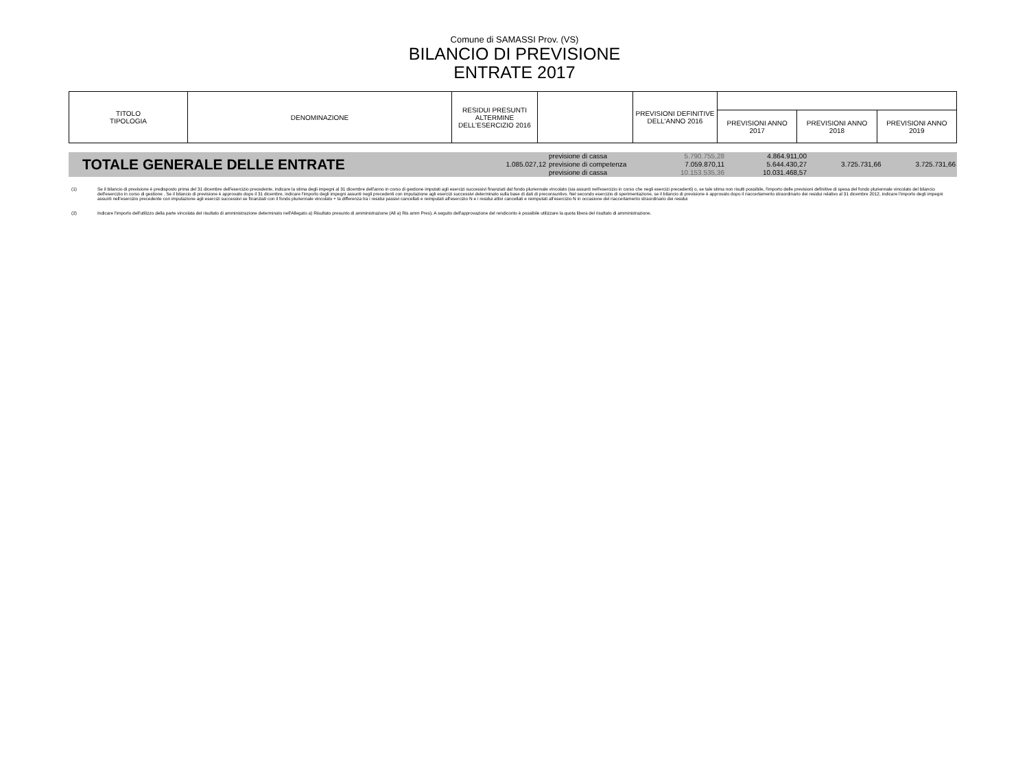Comune di SAMASSI Prov. (VS)
BILANCIO DI PREVISIONE
ENTRATE 2017
| TITOLO TIPOLOGIA | DENOMINAZIONE | RESIDUI PRESUNTI ALTERMINE DELL'ESERCIZIO 2016 | | PREVISIONI DEFINITIVE DELL'ANNO 2016 | | | |
| | | | | | PREVISIONI ANNO 2017 | PREVISIONI ANNO 2018 | PREVISIONI ANNO 2019 |
| TOTALE GENERALE DELLE ENTRATE | | previsione di cassa | 5.790.755,28 | 4.864.911,00 | | |
| | 1.085.027,12 | previsione di competenza | 7.059.870,11 | 5.644.430,27 | 3.725.731,66 | 3.725.731,66 |
| | | previsione di cassa | 10.153.535,36 | 10.031.468,57 | | |
(1) Se il bilancio di previsione è predisposto prima del 31 dicembre dell'esercizio precedente, indicare la stima degli impegni al 31 dicembre dell'anno in corso di gestione imputati agli esercizi successivi finanziati dal fondo pluriennale vincolato (sia assunti nell'esercizio in corso che negli esercizi precedenti) o, se tale stima non risulti possibile, l'importo delle previsioni definitive di spesa del fondo pluriennale vincolato del bilancio dell'esercizio in corso di gestione . Se il bilancio di previsione è approvato dopo il 31 dicembre, indicare l'importo degli impegni assunti negli precedenti con imputazione agli esercizi successivi determinato sulla base di dati di preconsuntivo. Nel secondo esercizio di sperimentazione, se il bilancio di previsione è approvato dopo il riaccertamento straordinario dei residui relativo al 31 dicembre 2012, indicare l'importo degli impegni assunti nell'esercizio precedente con imputazione agli esercizi successivi se finanziati con il fondo pluriennale vincolato + la differenza tra i residui passivi cancellati e reimputati all'esercizio N e i residui attivi cancellati e reimputati all'esercizio N in occasione del riaccertamento straordinario dei residui
(2) Indicare l'importo dell'utilizzo della parte vincolata del risultato di amministrazione determinato nell'Allegato a) Risultato presunto di amministrazione (All a) Ris amm Pres). A seguito dell'approvazione del rendiconto è possibile utilizzare la quota libera del risultato di amministrazione.